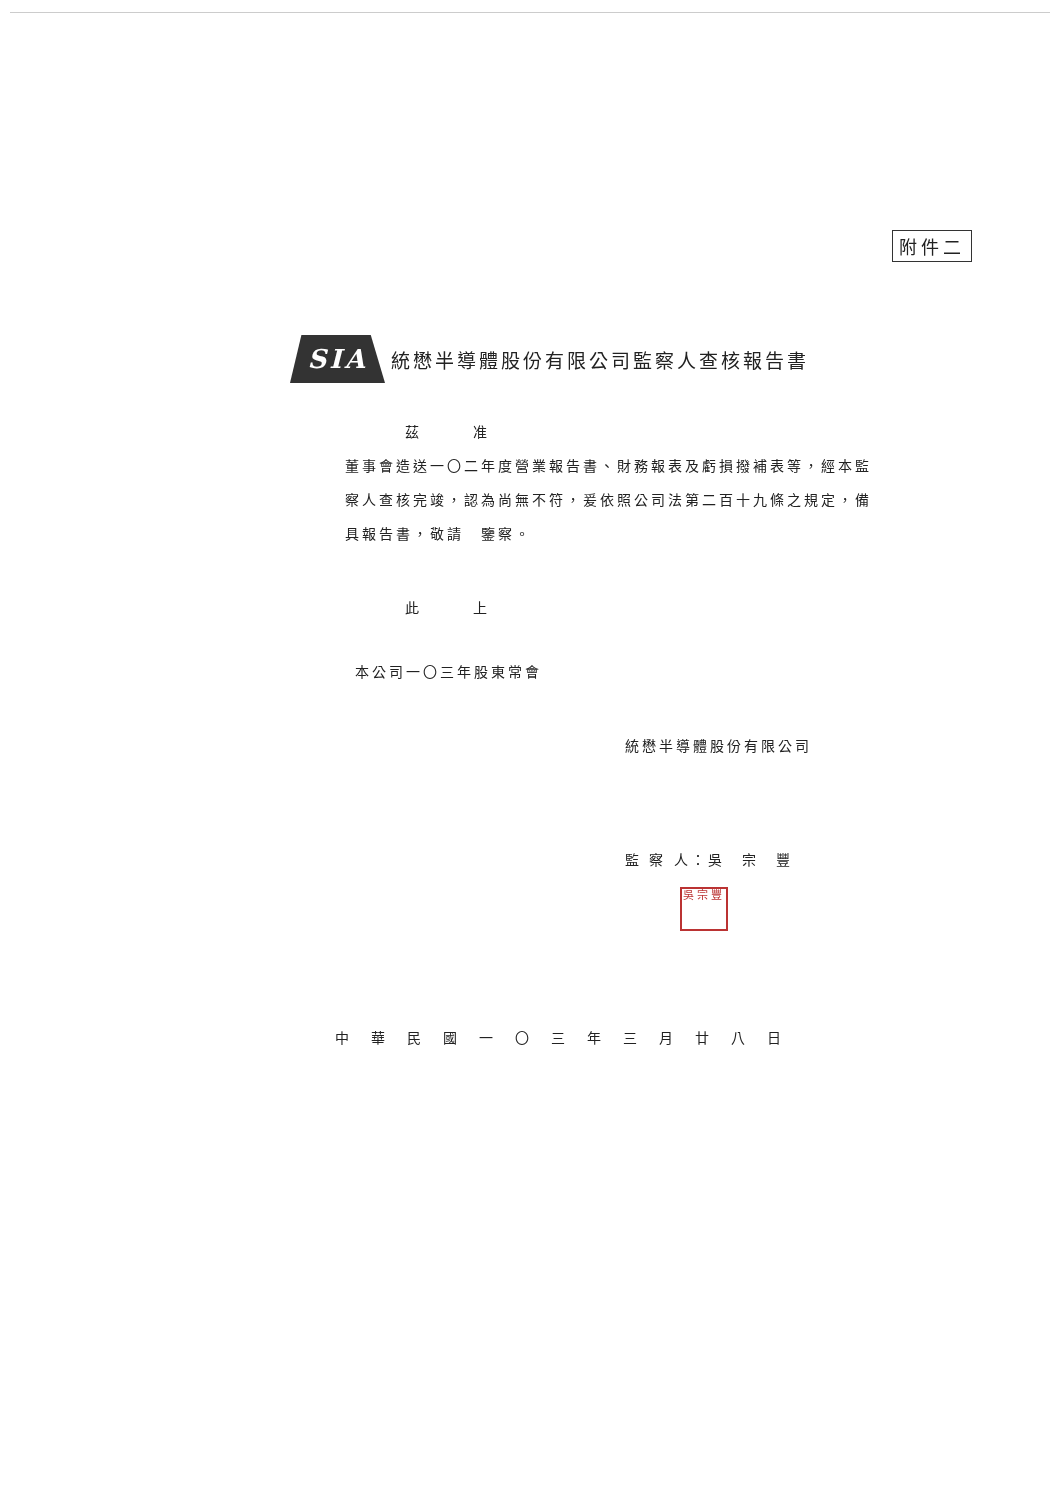附件二
SIA
統懋半導體股份有限公司監察人查核報告書
茲　　　准
董事會造送一〇二年度營業報告書、財務報表及虧損撥補表等，經本監察人查核完竣，認為尚無不符，爰依照公司法第二百十九條之規定，備具報告書，敬請　鑒察。
此　　　上
本公司一〇三年股東常會
統懋半導體股份有限公司
監 察 人：吳　宗　豐
吳宗豐
中華民國一〇三年三月廿八日